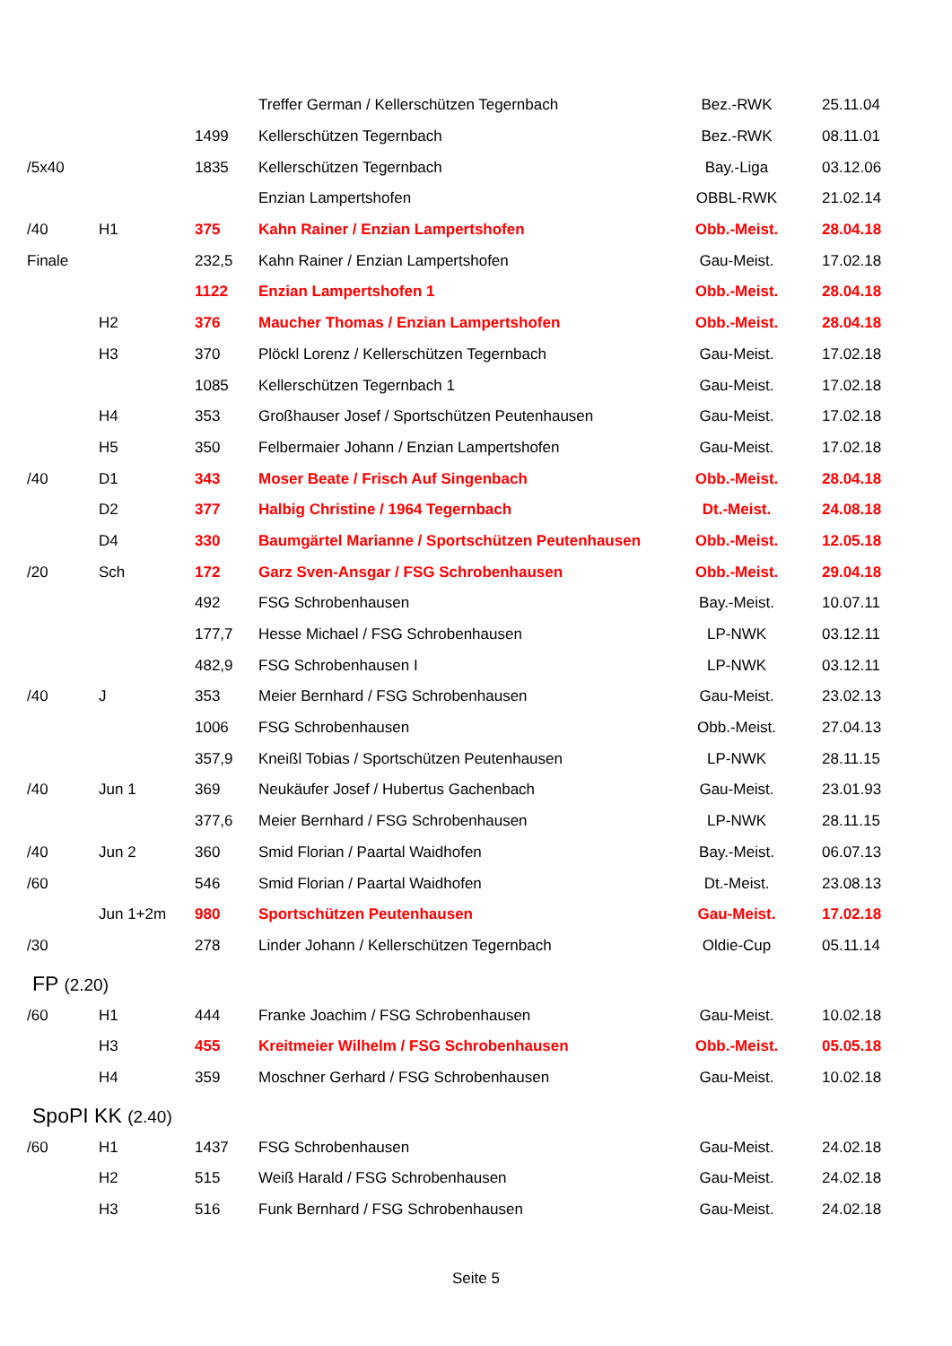| | | | Treffer German / Kellerschützen Tegernbach | Bez.-RWK | 25.11.04 |
| | | 1499 | Kellerschützen Tegernbach | Bez.-RWK | 08.11.01 |
| /5x40 | | 1835 | Kellerschützen Tegernbach | Bay.-Liga | 03.12.06 |
| | | | Enzian Lampertshofen | OBBL-RWK | 21.02.14 |
| /40 | H1 | 375 | Kahn Rainer / Enzian Lampertshofen | Obb.-Meist. | 28.04.18 |
| Finale | | 232,5 | Kahn Rainer / Enzian Lampertshofen | Gau-Meist. | 17.02.18 |
| | | 1122 | Enzian Lampertshofen 1 | Obb.-Meist. | 28.04.18 |
| | H2 | 376 | Maucher Thomas / Enzian Lampertshofen | Obb.-Meist. | 28.04.18 |
| | H3 | 370 | Plöckl Lorenz / Kellerschützen Tegernbach | Gau-Meist. | 17.02.18 |
| | | 1085 | Kellerschützen Tegernbach 1 | Gau-Meist. | 17.02.18 |
| | H4 | 353 | Großhauser Josef / Sportschützen Peutenhausen | Gau-Meist. | 17.02.18 |
| | H5 | 350 | Felbermaier Johann / Enzian Lampertshofen | Gau-Meist. | 17.02.18 |
| /40 | D1 | 343 | Moser Beate / Frisch Auf Singenbach | Obb.-Meist. | 28.04.18 |
| | D2 | 377 | Halbig Christine / 1964 Tegernbach | Dt.-Meist. | 24.08.18 |
| | D4 | 330 | Baumgärtel Marianne / Sportschützen Peutenhausen | Obb.-Meist. | 12.05.18 |
| /20 | Sch | 172 | Garz Sven-Ansgar / FSG Schrobenhausen | Obb.-Meist. | 29.04.18 |
| | | 492 | FSG Schrobenhausen | Bay.-Meist. | 10.07.11 |
| | | 177,7 | Hesse Michael / FSG Schrobenhausen | LP-NWK | 03.12.11 |
| | | 482,9 | FSG Schrobenhausen I | LP-NWK | 03.12.11 |
| /40 | J | 353 | Meier Bernhard / FSG Schrobenhausen | Gau-Meist. | 23.02.13 |
| | | 1006 | FSG Schrobenhausen | Obb.-Meist. | 27.04.13 |
| | | 357,9 | Kneißl Tobias / Sportschützen Peutenhausen | LP-NWK | 28.11.15 |
| /40 | Jun 1 | 369 | Neukäufer Josef / Hubertus Gachenbach | Gau-Meist. | 23.01.93 |
| | | 377,6 | Meier Bernhard / FSG Schrobenhausen | LP-NWK | 28.11.15 |
| /40 | Jun 2 | 360 | Smid Florian / Paartal Waidhofen | Bay.-Meist. | 06.07.13 |
| /60 | | 546 | Smid Florian / Paartal Waidhofen | Dt.-Meist. | 23.08.13 |
| | Jun 1+2m | 980 | Sportschützen Peutenhausen | Gau-Meist. | 17.02.18 |
| /30 | | 278 | Linder Johann / Kellerschützen Tegernbach | Oldie-Cup | 05.11.14 |
FP (2.20)
| /60 | H1 | 444 | Franke Joachim / FSG Schrobenhausen | Gau-Meist. | 10.02.18 |
| | H3 | 455 | Kreitmeier Wilhelm / FSG Schrobenhausen | Obb.-Meist. | 05.05.18 |
| | H4 | 359 | Moschner Gerhard / FSG Schrobenhausen | Gau-Meist. | 10.02.18 |
SpoPI KK (2.40)
| /60 | H1 | 1437 | FSG Schrobenhausen | Gau-Meist. | 24.02.18 |
| | H2 | 515 | Weiß Harald / FSG Schrobenhausen | Gau-Meist. | 24.02.18 |
| | H3 | 516 | Funk Bernhard / FSG Schrobenhausen | Gau-Meist. | 24.02.18 |
Seite 5